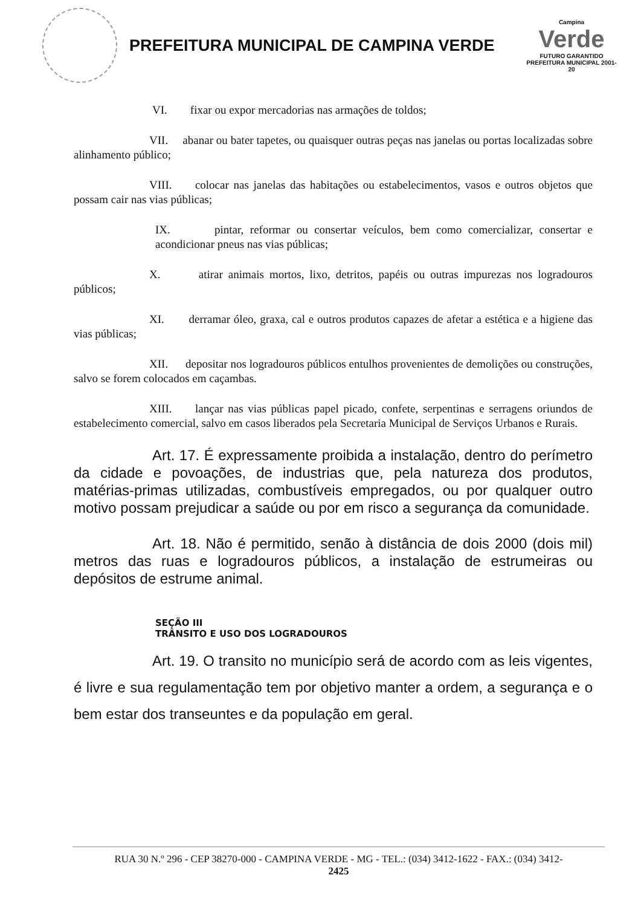PREFEITURA MUNICIPAL DE CAMPINA VERDE
Campina
Verde
FUTURO GARANTIDO
PREFEITURA MUNICIPAL 2001-20
VI. fixar ou expor mercadorias nas armações de toldos;
VII. abanar ou bater tapetes, ou quaisquer outras peças nas janelas ou portas localizadas sobre alinhamento público;
VIII. colocar nas janelas das habitações ou estabelecimentos, vasos e outros objetos que possam cair nas vias públicas;
IX. pintar, reformar ou consertar veículos, bem como comercializar, consertar e acondicionar pneus nas vias públicas;
X. atirar animais mortos, lixo, detritos, papéis ou outras impurezas nos logradouros públicos;
XI. derramar óleo, graxa, cal e outros produtos capazes de afetar a estética e a higiene das vias públicas;
XII. depositar nos logradouros públicos entulhos provenientes de demolições ou construções, salvo se forem colocados em caçambas.
XIII. lançar nas vias públicas papel picado, confete, serpentinas e serragens oriundos de estabelecimento comercial, salvo em casos liberados pela Secretaria Municipal de Serviços Urbanos e Rurais.
Art. 17. É expressamente proibida a instalação, dentro do perímetro da cidade e povoações, de industrias que, pela natureza dos produtos, matérias-primas utilizadas, combustíveis empregados, ou por qualquer outro motivo possam prejudicar a saúde ou por em risco a segurança da comunidade.
Art. 18. Não é permitido, senão à distância de dois 2000 (dois mil) metros das ruas e logradouros públicos, a instalação de estrumeiras ou depósitos de estrume animal.
SEÇÃO III
TRÂNSITO E USO DOS LOGRADOUROS
Art. 19. O transito no município será de acordo com as leis vigentes, é livre e sua regulamentação tem por objetivo manter a ordem, a segurança e o bem estar dos transeuntes e da população em geral.
RUA 30 N.º 296 - CEP 38270-000 - CAMPINA VERDE - MG - TEL.: (034) 3412-1622 - FAX.: (034) 3412-
2425